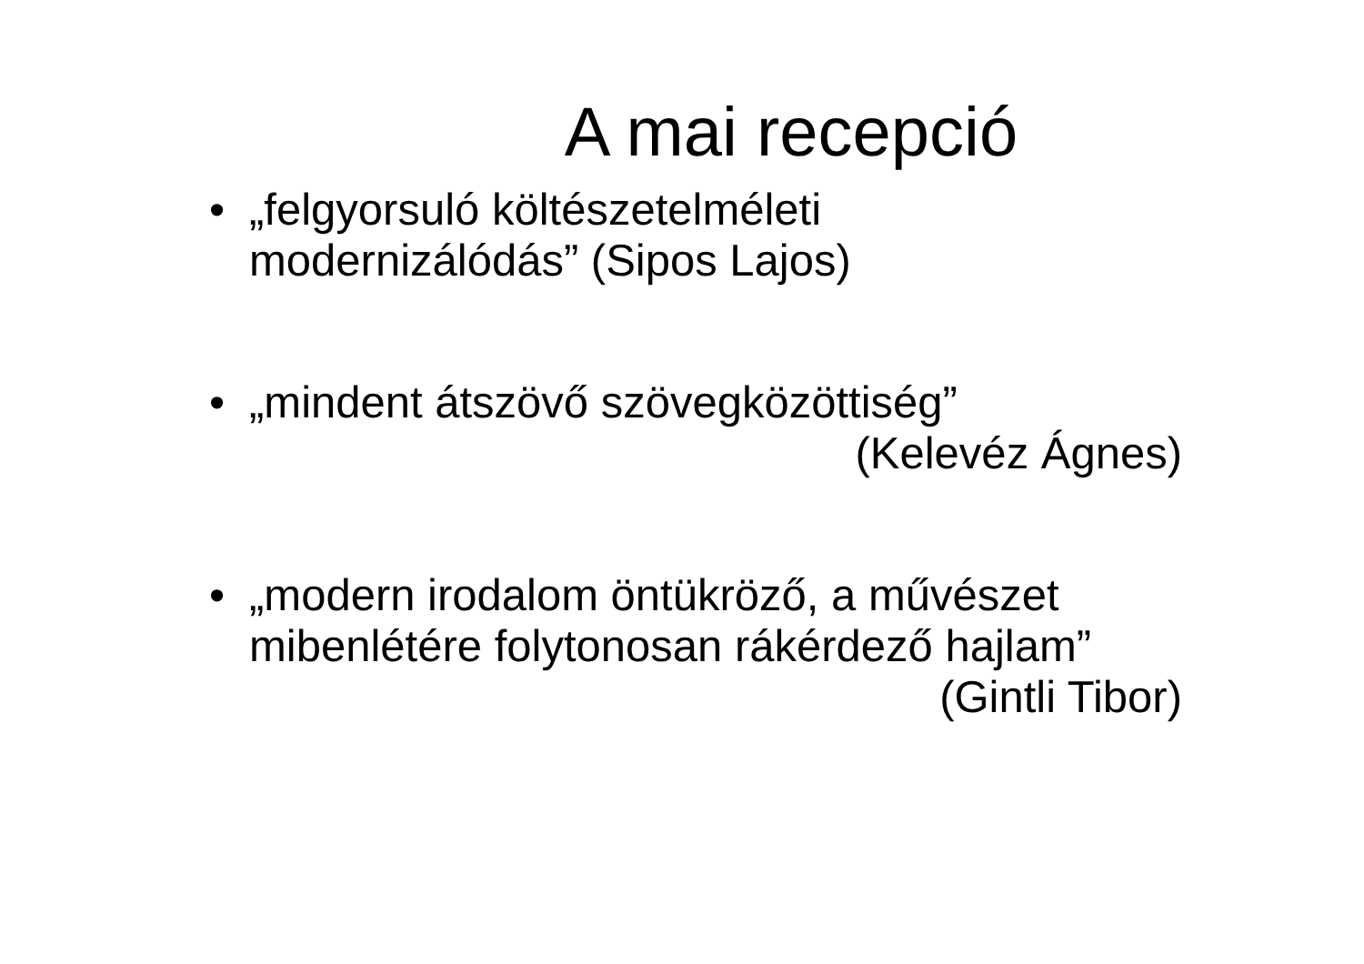A mai recepció
• „felgyorsuló költészetelméleti
modernizálódás” (Sipos Lajos)
• „mindent átszövő szövegközöttiség”
(Kelevéz Ágnes)
• „modern irodalom öntükröző, a művészet
mibenlétére folytonosan rákérdező hajlam”
(Gintli Tibor)